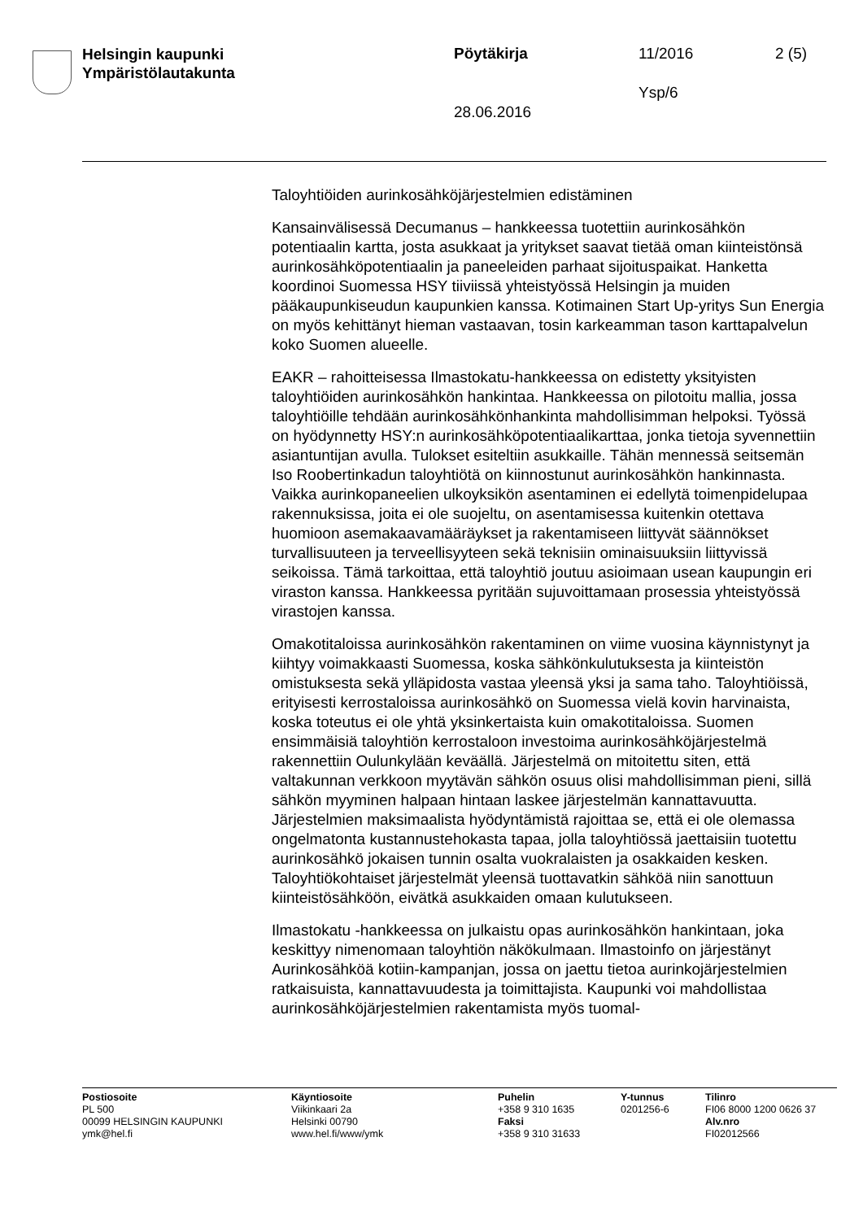Helsingin kaupunki
Ympäristölautakunta
Pöytäkirja 11/2016 2 (5)
Ysp/6
28.06.2016
Taloyhtiöiden aurinkosähköjärjestelmien edistäminen
Kansainvälisessä Decumanus – hankkeessa tuotettiin aurinkosähkön potentiaalin kartta, josta asukkaat ja yritykset saavat tietää oman kiinteistönsä aurinkosähköpotentiaalin ja paneeleiden parhaat sijoituspaikat. Hanketta koordinoi Suomessa HSY tiiviissä yhteistyössä Helsingin ja muiden pääkaupunkiseudun kaupunkien kanssa. Kotimainen Start Up-yritys Sun Energia on myös kehittänyt hieman vastaavan, tosin karkeamman tason karttapalvelun koko Suomen alueelle.
EAKR – rahoitteisessa Ilmastokatu-hankkeessa on edistetty yksityisten taloyhtiöiden aurinkosähkön hankintaa. Hankkeessa on pilotoitu mallia, jossa taloyhtiöille tehdään aurinkosähkönhankinta mahdollisimman helpoksi. Työssä on hyödynnetty HSY:n aurinkosähköpotentiaalikarttaa, jonka tietoja syvennettiin asiantuntijan avulla. Tulokset esiteltiin asukkaille. Tähän mennessä seitsemän Iso Roobertinkadun taloyhtiötä on kiinnostunut aurinkosähkön hankinnasta. Vaikka aurinkopaneelien ulkoyksikön asentaminen ei edellytä toimenpidelupaa rakennuksissa, joita ei ole suojeltu, on asentamisessa kuitenkin otettava huomioon asemakaavamääräykset ja rakentamiseen liittyvät säännökset turvallisuuteen ja terveellisyyteen sekä teknisiin ominaisuuksiin liittyvissä seikoissa. Tämä tarkoittaa, että taloyhtiö joutuu asioimaan usean kaupungin eri viraston kanssa. Hankkeessa pyritään sujuvoittamaan prosessia yhteistyössä virastojen kanssa.
Omakotitaloissa aurinkosähkön rakentaminen on viime vuosina käynnistynyt ja kiihtyy voimakkaasti Suomessa, koska sähkönkulutuksesta ja kiinteistön omistuksesta sekä ylläpidosta vastaa yleensä yksi ja sama taho. Taloyhtiöissä, erityisesti kerrostaloissa aurinkosähkö on Suomessa vielä kovin harvinaista, koska toteutus ei ole yhtä yksinkertaista kuin omakotitaloissa. Suomen ensimmäisiä taloyhtiön kerrostaloon investoima aurinkosähköjärjestelmä rakennettiin Oulunkylään keväällä. Järjestelmä on mitoitettu siten, että valtakunnan verkkoon myytävän sähkön osuus olisi mahdollisimman pieni, sillä sähkön myyminen halpaan hintaan laskee järjestelmän kannattavuutta. Järjestelmien maksimaalista hyödyntämistä rajoittaa se, että ei ole olemassa ongelmatonta kustannustehokasta tapaa, jolla taloyhtiössä jaettaisiin tuotettu aurinkosähkö jokaisen tunnin osalta vuokralaisten ja osakkaiden kesken. Taloyhtiökohtaiset järjestelmät yleensä tuottavatkin sähköä niin sanottuun kiinteistösähköön, eivätkä asukkaiden omaan kulutukseen.
Ilmastokatu -hankkeessa on julkaistu opas aurinkosähkön hankintaan, joka keskittyy nimenomaan taloyhtiön näkökulmaan. Ilmastoinfo on järjestänyt Aurinkosähköä kotiin-kampanjan, jossa on jaettu tietoa aurinkojärjestelmien ratkaisuista, kannattavuudesta ja toimittajista. Kaupunki voi mahdollistaa aurinkosähköjärjestelmien rakentamista myös tuomal-
Postiosoite
PL 500
00099 HELSINGIN KAUPUNKI
ymk@hel.fi
Käyntiosoite
Viikinkaari 2a
Helsinki 00790
www.hel.fi/www/ymk
Puhelin
+358 9 310 1635
Faksi
+358 9 310 31633
Y-tunnus
0201256-6
Tilinro
FI06 8000 1200 0626 37
Alv.nro
FI02012566